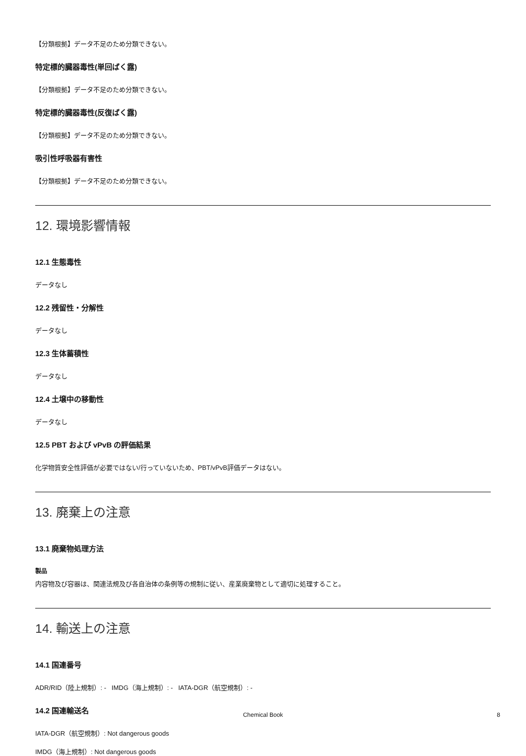【分類根拠】データ不足のため分類できない。
特定標的臓器毒性(単回ばく露)
【分類根拠】データ不足のため分類できない。
特定標的臓器毒性(反復ばく露)
【分類根拠】データ不足のため分類できない。
吸引性呼吸器有害性
【分類根拠】データ不足のため分類できない。
12. 環境影響情報
12.1 生態毒性
データなし
12.2 残留性・分解性
データなし
12.3 生体蓄積性
データなし
12.4 土壌中の移動性
データなし
12.5 PBT および vPvB の評価結果
化学物質安全性評価が必要ではない/行っていないため、PBT/vPvB評価データはない。
13. 廃棄上の注意
13.1 廃棄物処理方法
製品
内容物及び容器は、関連法規及び各自治体の条例等の規制に従い、産業廃棄物として適切に処理すること。
14. 輸送上の注意
14.1 国連番号
ADR/RID（陸上規制）: - IMDG（海上規制）: - IATA-DGR（航空規制）: -
14.2 国連輸送名
IATA-DGR（航空規制）: Not dangerous goods
IMDG（海上規制）: Not dangerous goods
Chemical Book 8